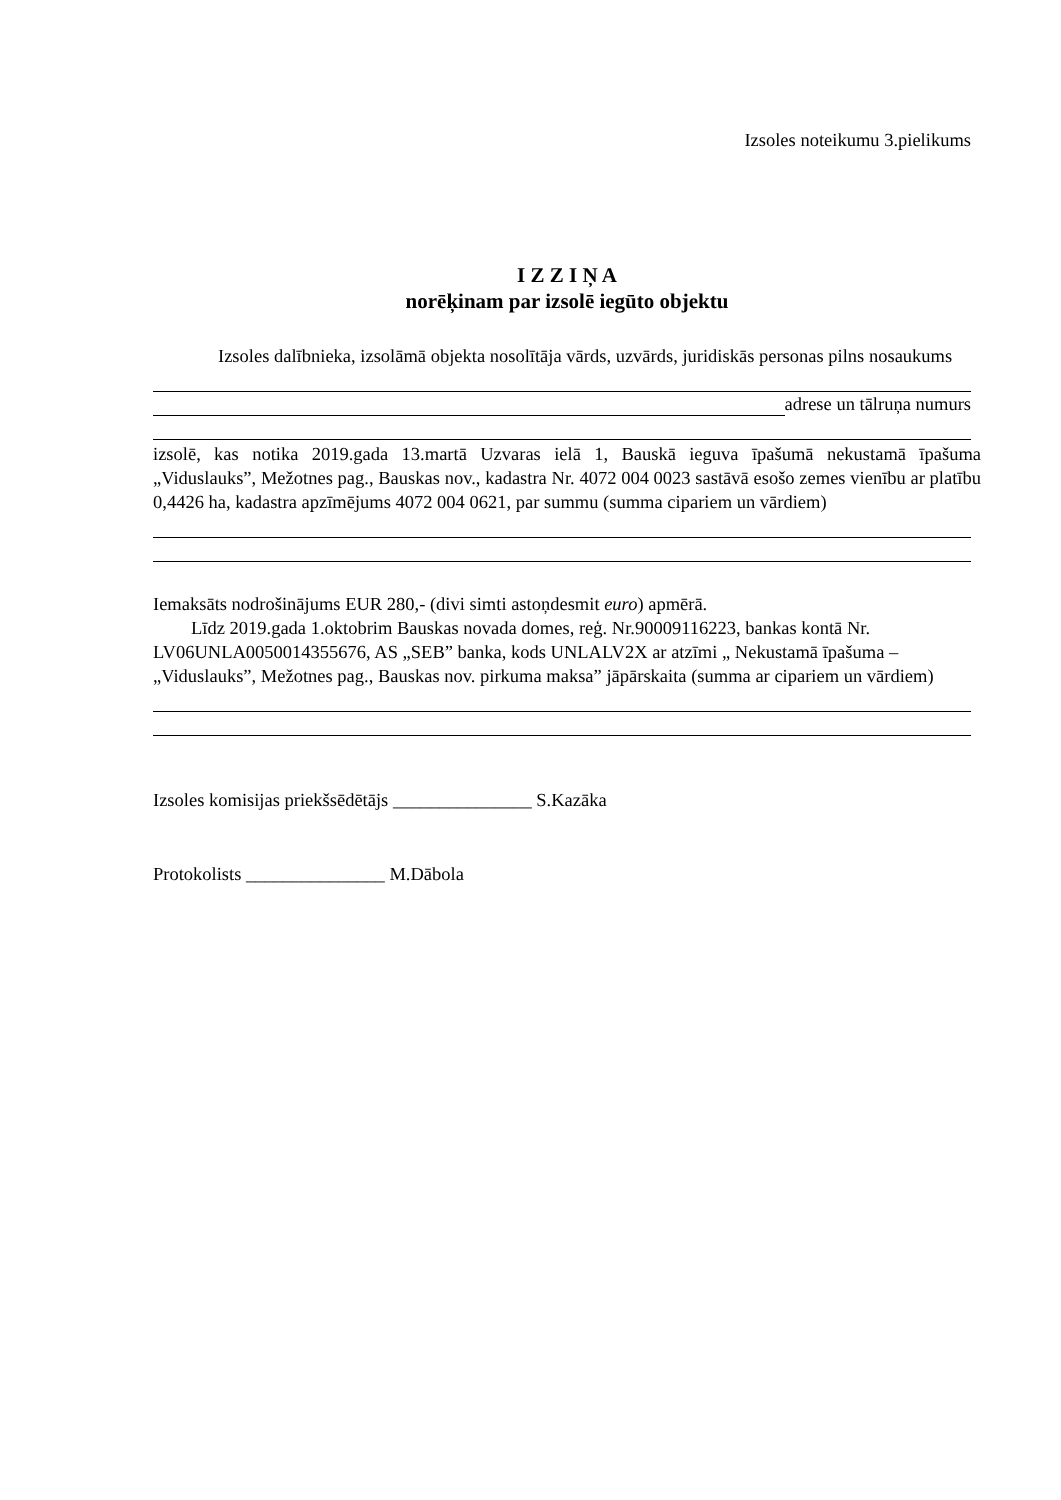Izsoles noteikumu 3.pielikums
I Z Z I Ņ A
norēķinam par izsolē iegūto objektu
Izsoles dalībnieka, izsolāmā objekta nosolītāja vārds, uzvārds, juridiskās personas pilns nosaukums
adrese un tālruņa numurs
izsolē, kas notika 2019.gada 13.martā Uzvaras ielā 1, Bauskā ieguva īpašumā nekustamā īpašuma „Viduslauks”, Mežotnes pag., Bauskas nov., kadastra Nr. 4072 004 0023 sastāvā esošo zemes vienību ar platību 0,4426 ha, kadastra apzīmējums 4072 004 0621, par summu (summa cipariem un vārdiem)
Iemaksāts nodrošinājums EUR 280,- (divi simti astoņdesmit euro) apmērā.
Līdz 2019.gada 1.oktobrim Bauskas novada domes, reģ. Nr.90009116223, bankas kontā Nr. LV06UNLA0050014355676, AS „SEB” banka, kods UNLALV2X ar atzīmi „ Nekustamā īpašuma – „Viduslauks”, Mežotnes pag., Bauskas nov. pirkuma maksa” jāpārskaita (summa ar cipariem un vārdiem)
Izsoles komisijas priekšsēdētājs _______________ S.Kazāka
Protokolists _______________ M.Dābola